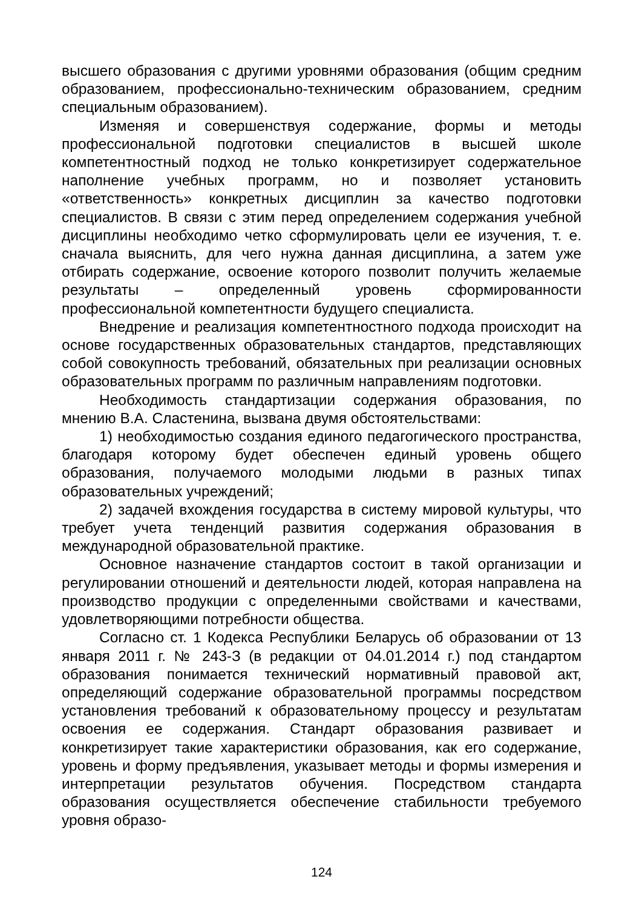высшего образования с другими уровнями образования (общим средним образованием, профессионально-техническим образованием, средним специальным образованием).
Изменяя и совершенствуя содержание, формы и методы профессиональной подготовки специалистов в высшей школе компетентностный подход не только конкретизирует содержательное наполнение учебных программ, но и позволяет установить «ответственность» конкретных дисциплин за качество подготовки специалистов. В связи с этим перед определением содержания учебной дисциплины необходимо четко сформулировать цели ее изучения, т. е. сначала выяснить, для чего нужна данная дисциплина, а затем уже отбирать содержание, освоение которого позволит получить желаемые результаты – определенный уровень сформированности профессиональной компетентности будущего специалиста.
Внедрение и реализация компетентностного подхода происходит на основе государственных образовательных стандартов, представляющих собой совокупность требований, обязательных при реализации основных образовательных программ по различным направлениям подготовки.
Необходимость стандартизации содержания образования, по мнению В.А. Сластенина, вызвана двумя обстоятельствами:
1) необходимостью создания единого педагогического пространства, благодаря которому будет обеспечен единый уровень общего образования, получаемого молодыми людьми в разных типах образовательных учреждений;
2) задачей вхождения государства в систему мировой культуры, что требует учета тенденций развития содержания образования в международной образовательной практике.
Основное назначение стандартов состоит в такой организации и регулировании отношений и деятельности людей, которая направлена на производство продукции с определенными свойствами и качествами, удовлетворяющими потребности общества.
Согласно ст. 1 Кодекса Республики Беларусь об образовании от 13 января 2011 г. № 243-З (в редакции от 04.01.2014 г.) под стандартом образования понимается технический нормативный правовой акт, определяющий содержание образовательной программы посредством установления требований к образовательному процессу и результатам освоения ее содержания. Стандарт образования развивает и конкретизирует такие характеристики образования, как его содержание, уровень и форму предъявления, указывает методы и формы измерения и интерпретации результатов обучения. Посредством стандарта образования осуществляется обеспечение стабильности требуемого уровня образо-
124